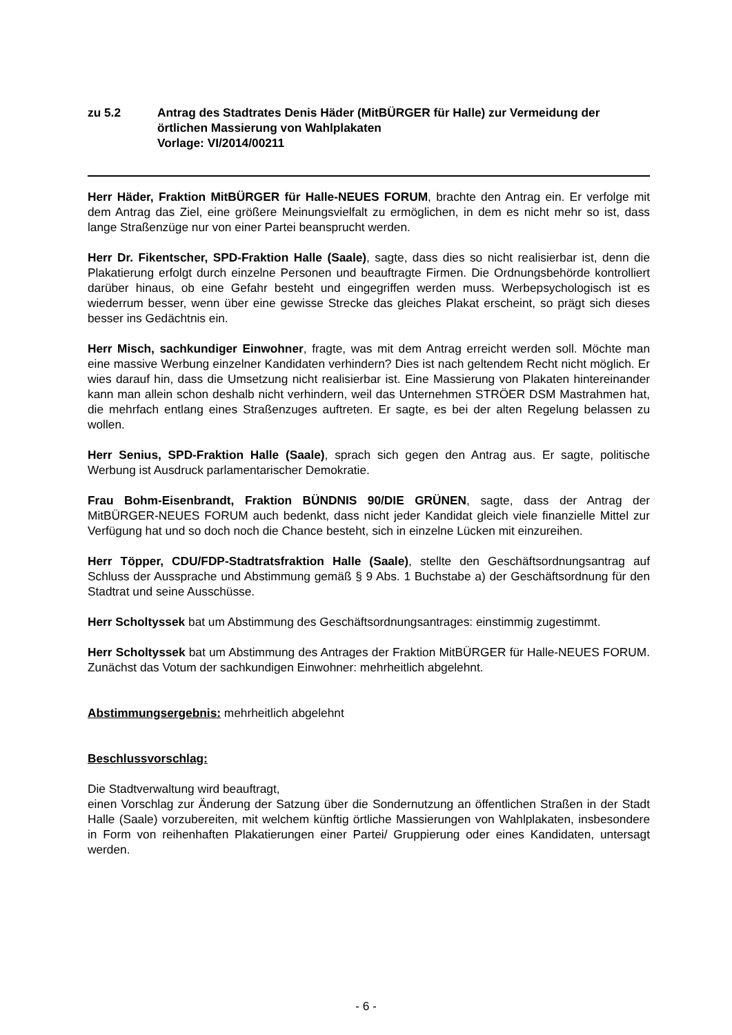zu 5.2 Antrag des Stadtrates Denis Häder (MitBÜRGER für Halle) zur Vermeidung der örtlichen Massierung von Wahlplakaten
Vorlage: VI/2014/00211
Herr Häder, Fraktion MitBÜRGER für Halle-NEUES FORUM, brachte den Antrag ein. Er verfolge mit dem Antrag das Ziel, eine größere Meinungsvielfalt zu ermöglichen, in dem es nicht mehr so ist, dass lange Straßenzüge nur von einer Partei beansprucht werden.
Herr Dr. Fikentscher, SPD-Fraktion Halle (Saale), sagte, dass dies so nicht realisierbar ist, denn die Plakatierung erfolgt durch einzelne Personen und beauftragte Firmen. Die Ordnungsbehörde kontrolliert darüber hinaus, ob eine Gefahr besteht und eingegriffen werden muss. Werbepsychologisch ist es wiederrum besser, wenn über eine gewisse Strecke das gleiches Plakat erscheint, so prägt sich dieses besser ins Gedächtnis ein.
Herr Misch, sachkundiger Einwohner, fragte, was mit dem Antrag erreicht werden soll. Möchte man eine massive Werbung einzelner Kandidaten verhindern? Dies ist nach geltendem Recht nicht möglich. Er wies darauf hin, dass die Umsetzung nicht realisierbar ist. Eine Massierung von Plakaten hintereinander kann man allein schon deshalb nicht verhindern, weil das Unternehmen STRÖER DSM Mastrahmen hat, die mehrfach entlang eines Straßenzuges auftreten. Er sagte, es bei der alten Regelung belassen zu wollen.
Herr Senius, SPD-Fraktion Halle (Saale), sprach sich gegen den Antrag aus. Er sagte, politische Werbung ist Ausdruck parlamentarischer Demokratie.
Frau Bohm-Eisenbrandt, Fraktion BÜNDNIS 90/DIE GRÜNEN, sagte, dass der Antrag der MitBÜRGER-NEUES FORUM auch bedenkt, dass nicht jeder Kandidat gleich viele finanzielle Mittel zur Verfügung hat und so doch noch die Chance besteht, sich in einzelne Lücken mit einzureihen.
Herr Töpper, CDU/FDP-Stadtratsfraktion Halle (Saale), stellte den Geschäftsordnungsantrag auf Schluss der Aussprache und Abstimmung gemäß § 9 Abs. 1 Buchstabe a) der Geschäftsordnung für den Stadtrat und seine Ausschüsse.
Herr Scholtyssek bat um Abstimmung des Geschäftsordnungsantrages: einstimmig zugestimmt.
Herr Scholtyssek bat um Abstimmung des Antrages der Fraktion MitBÜRGER für Halle-NEUES FORUM. Zunächst das Votum der sachkundigen Einwohner: mehrheitlich abgelehnt.
Abstimmungsergebnis: mehrheitlich abgelehnt
Beschlussvorschlag:
Die Stadtverwaltung wird beauftragt,
einen Vorschlag zur Änderung der Satzung über die Sondernutzung an öffentlichen Straßen in der Stadt Halle (Saale) vorzubereiten, mit welchem künftig örtliche Massierungen von Wahlplakaten, insbesondere in Form von reihenhaften Plakatierungen einer Partei/ Gruppierung oder eines Kandidaten, untersagt werden.
- 6 -